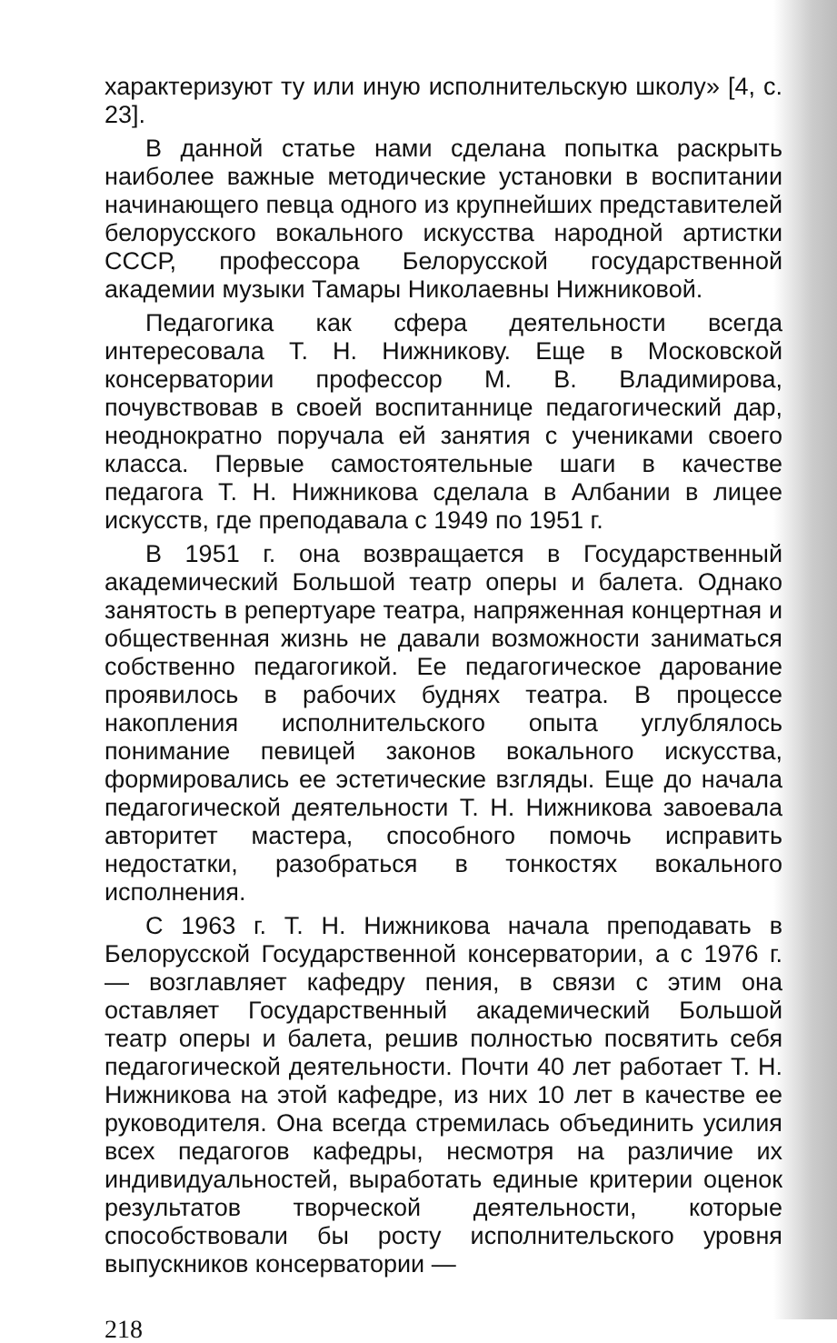характеризуют ту или иную исполнительскую школу» [4, с. 23].
В данной статье нами сделана попытка раскрыть наиболее важные методические установки в воспитании начинающего певца одного из крупнейших представителей белорусского вокального искусства народной артистки СССР, профессора Белорусской государственной академии музыки Тамары Николаевны Нижниковой.
Педагогика как сфера деятельности всегда интересовала Т. Н. Нижникову. Еще в Московской консерватории профессор М. В. Владимирова, почувствовав в своей воспитаннице педагогический дар, неоднократно поручала ей занятия с учениками своего класса. Первые самостоятельные шаги в качестве педагога Т. Н. Нижникова сделала в Албании в лицее искусств, где преподавала с 1949 по 1951 г.
В 1951 г. она возвращается в Государственный академический Большой театр оперы и балета. Однако занятость в репертуаре театра, напряженная концертная и общественная жизнь не давали возможности заниматься собственно педагогикой. Ее педагогическое дарование проявилось в рабочих буднях театра. В процессе накопления исполнительского опыта углублялось понимание певицей законов вокального искусства, формировались ее эстетические взгляды. Еще до начала педагогической деятельности Т. Н. Нижникова завоевала авторитет мастера, способного помочь исправить недостатки, разобраться в тонкостях вокального исполнения.
С 1963 г. Т. Н. Нижникова начала преподавать в Белорусской Государственной консерватории, а с 1976 г. — возглавляет кафедру пения, в связи с этим она оставляет Государственный академический Большой театр оперы и балета, решив полностью посвятить себя педагогической деятельности. Почти 40 лет работает Т. Н. Нижникова на этой кафедре, из них 10 лет в качестве ее руководителя. Она всегда стремилась объединить усилия всех педагогов кафедры, несмотря на различие их индивидуальностей, выработать единые критерии оценок результатов творческой деятельности, которые способствовали бы росту исполнительского уровня выпускников консерватории —
218